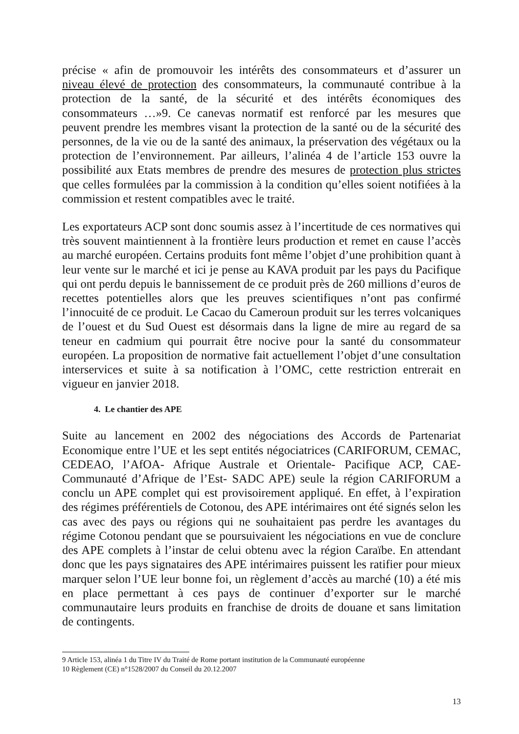précise « afin de promouvoir les intérêts des consommateurs et d’assurer un niveau élevé de protection des consommateurs, la communauté contribue à la protection de la santé, de la sécurité et des intérêts économiques des consommateurs …»9. Ce canevas normatif est renforcé par les mesures que peuvent prendre les membres visant la protection de la santé ou de la sécurité des personnes, de la vie ou de la santé des animaux, la préservation des végétaux ou la protection de l’environnement. Par ailleurs, l’alinéa 4 de l’article 153 ouvre la possibilité aux Etats membres de prendre des mesures de protection plus strictes que celles formulées par la commission à la condition qu’elles soient notifiées à la commission et restent compatibles avec le traité.
Les exportateurs ACP sont donc soumis assez à l’incertitude de ces normatives qui très souvent maintiennent à la frontière leurs production et remet en cause l’accès au marché européen. Certains produits font même l’objet d’une prohibition quant à leur vente sur le marché et ici je pense au KAVA produit par les pays du Pacifique qui ont perdu depuis le bannissement de ce produit près de 260 millions d’euros de recettes potentielles alors que les preuves scientifiques n’ont pas confirmé l’innocuité de ce produit. Le Cacao du Cameroun produit sur les terres volcaniques de l’ouest et du Sud Ouest est désormais dans la ligne de mire au regard de sa teneur en cadmium qui pourrait être nocive pour la santé du consommateur européen. La proposition de normative fait actuellement l’objet d’une consultation interservices et suite à sa notification à l’OMC, cette restriction entrerait en vigueur en janvier 2018.
4. Le chantier des APE
Suite au lancement en 2002 des négociations des Accords de Partenariat Economique entre l’UE et les sept entités négociatrices (CARIFORUM, CEMAC, CEDEAO, l’AfOA- Afrique Australe et Orientale- Pacifique ACP, CAE- Communauté d’Afrique de l’Est- SADC APE) seule la région CARIFORUM a conclu un APE complet qui est provisoirement appliqué. En effet, à l’expiration des régimes préférentiels de Cotonou, des APE intérimaires ont été signés selon les cas avec des pays ou régions qui ne souhaitaient pas perdre les avantages du régime Cotonou pendant que se poursuivaient les négociations en vue de conclure des APE complets à l’instar de celui obtenu avec la région Caraïbe. En attendant donc que les pays signataires des APE intérimaires puissent les ratifier pour mieux marquer selon l’UE leur bonne foi, un règlement d’accès au marché (10) a été mis en place permettant à ces pays de continuer d’exporter sur le marché communautaire leurs produits en franchise de droits de douane et sans limitation de contingents.
9 Article 153, alinéa 1 du Titre IV du Traité de Rome portant institution de la Communauté européenne
10 Règlement (CE) n°1528/2007 du Conseil du 20.12.2007
13